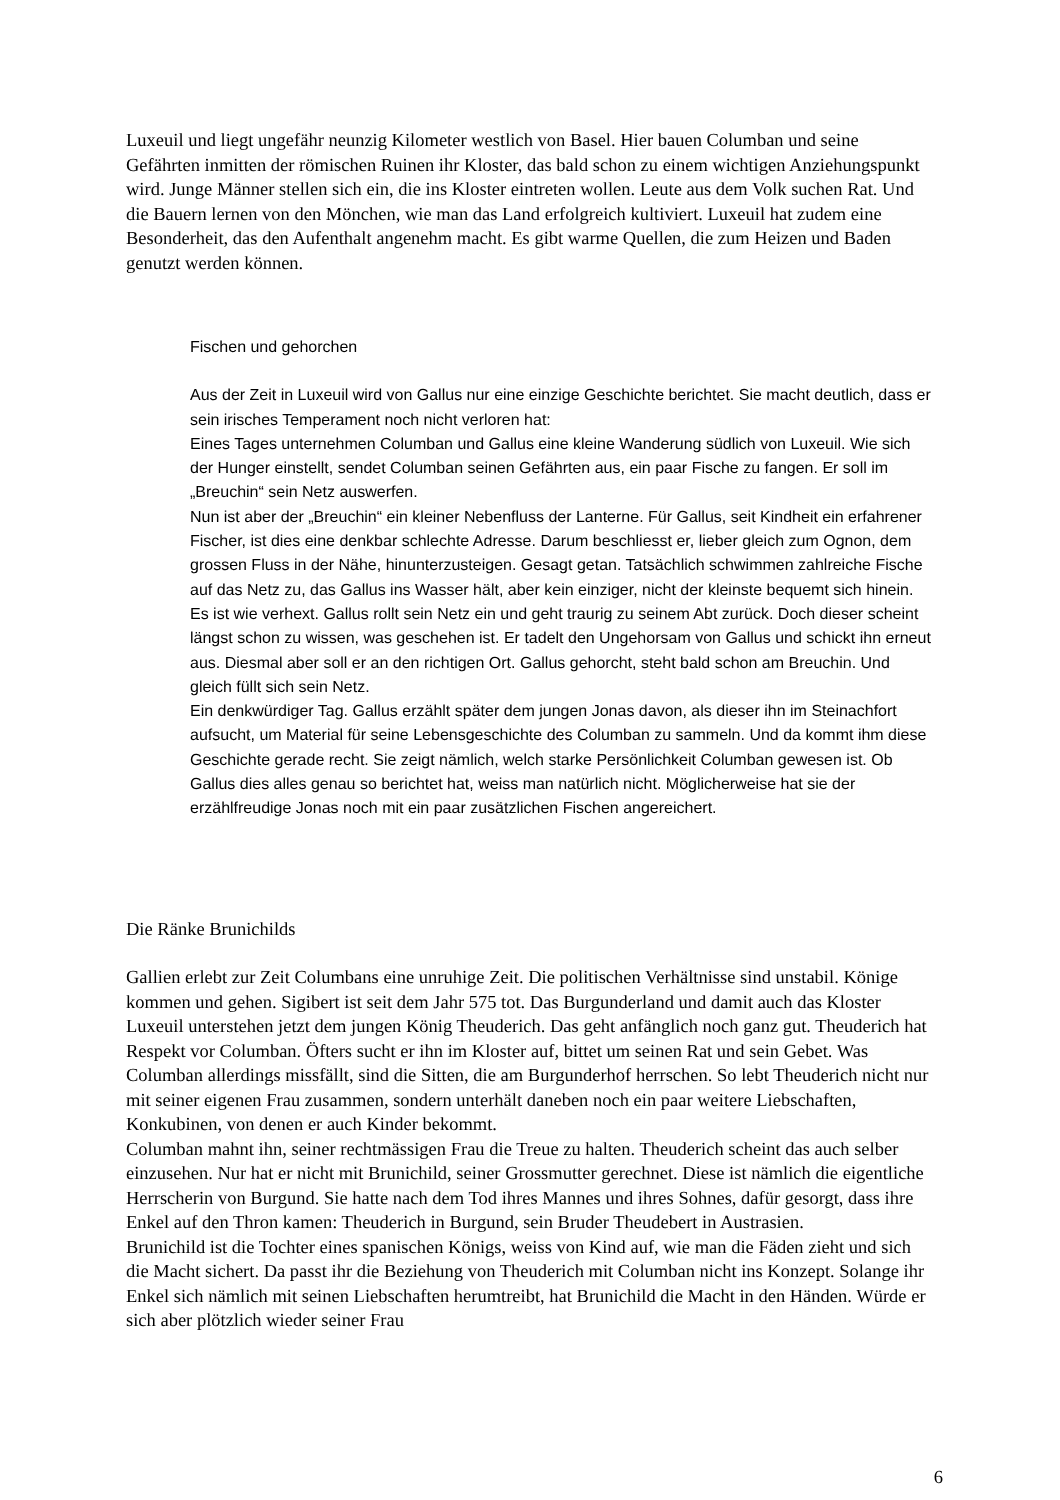Luxeuil und liegt ungefähr neunzig Kilometer westlich von Basel. Hier bauen Columban und seine Gefährten inmitten der römischen Ruinen ihr Kloster, das bald schon zu einem wichtigen Anziehungspunkt wird. Junge Männer stellen sich ein, die ins Kloster eintreten wollen. Leute aus dem Volk suchen Rat. Und die Bauern lernen von den Mönchen, wie man das Land erfolgreich kultiviert. Luxeuil hat zudem eine Besonderheit, das den Aufenthalt angenehm macht. Es gibt warme Quellen, die zum Heizen und Baden genutzt werden können.
Fischen und gehorchen
Aus der Zeit in Luxeuil wird von Gallus nur eine einzige Geschichte berichtet. Sie macht deutlich, dass er sein irisches Temperament noch nicht verloren hat:
Eines Tages unternehmen Columban und Gallus eine kleine Wanderung südlich von Luxeuil. Wie sich der Hunger einstellt, sendet Columban seinen Gefährten aus, ein paar Fische zu fangen. Er soll im „Breuchin“ sein Netz auswerfen.
Nun ist aber der „Breuchin“ ein kleiner Nebenfluss der Lanterne. Für Gallus, seit Kindheit ein erfahrener Fischer, ist dies eine denkbar schlechte Adresse. Darum beschliesst er, lieber gleich zum Ognon, dem grossen Fluss in der Nähe, hinunterzusteigen. Gesagt getan. Tatsächlich schwimmen zahlreiche Fische auf das Netz zu, das Gallus ins Wasser hält, aber kein einziger, nicht der kleinste bequemt sich hinein. Es ist wie verhext. Gallus rollt sein Netz ein und geht traurig zu seinem Abt zurück. Doch dieser scheint längst schon zu wissen, was geschehen ist. Er tadelt den Ungehorsam von Gallus und schickt ihn erneut aus. Diesmal aber soll er an den richtigen Ort. Gallus gehorcht, steht bald schon am Breuchin. Und gleich füllt sich sein Netz.
Ein denkwürdiger Tag. Gallus erzählt später dem jungen Jonas davon, als dieser ihn im Steinachfort aufsucht, um Material für seine Lebensgeschichte des Columban zu sammeln. Und da kommt ihm diese Geschichte gerade recht. Sie zeigt nämlich, welch starke Persönlichkeit Columban gewesen ist. Ob Gallus dies alles genau so berichtet hat, weiss man natürlich nicht. Möglicherweise hat sie der erzählfreudige Jonas noch mit ein paar zusätzlichen Fischen angereichert.
Die Ränke Brunichilds
Gallien erlebt zur Zeit Columbans eine unruhige Zeit. Die politischen Verhältnisse sind unstabil. Könige kommen und gehen. Sigibert ist seit dem Jahr 575 tot. Das Burgunderland und damit auch das Kloster Luxeuil unterstehen jetzt dem jungen König Theuderich. Das geht anfänglich noch ganz gut. Theuderich hat Respekt vor Columban. Öfters sucht er ihn im Kloster auf, bittet um seinen Rat und sein Gebet. Was Columban allerdings missfällt, sind die Sitten, die am Burgunderhof herrschen. So lebt Theuderich nicht nur mit seiner eigenen Frau zusammen, sondern unterhält daneben noch ein paar weitere Liebschaften, Konkubinen, von denen er auch Kinder bekommt.
Columban mahnt ihn, seiner rechtmässigen Frau die Treue zu halten. Theuderich scheint das auch selber einzusehen. Nur hat er nicht mit Brunichild, seiner Grossmutter gerechnet. Diese ist nämlich die eigentliche Herrscherin von Burgund. Sie hatte nach dem Tod ihres Mannes und ihres Sohnes, dafür gesorgt, dass ihre Enkel auf den Thron kamen: Theuderich in Burgund, sein Bruder Theudebert in Austrasien.
Brunichild ist die Tochter eines spanischen Königs, weiss von Kind auf, wie man die Fäden zieht und sich die Macht sichert. Da passt ihr die Beziehung von Theuderich mit Columban nicht ins Konzept. Solange ihr Enkel sich nämlich mit seinen Liebschaften herumtreibt, hat Brunichild die Macht in den Händen. Würde er sich aber plötzlich wieder seiner Frau
6